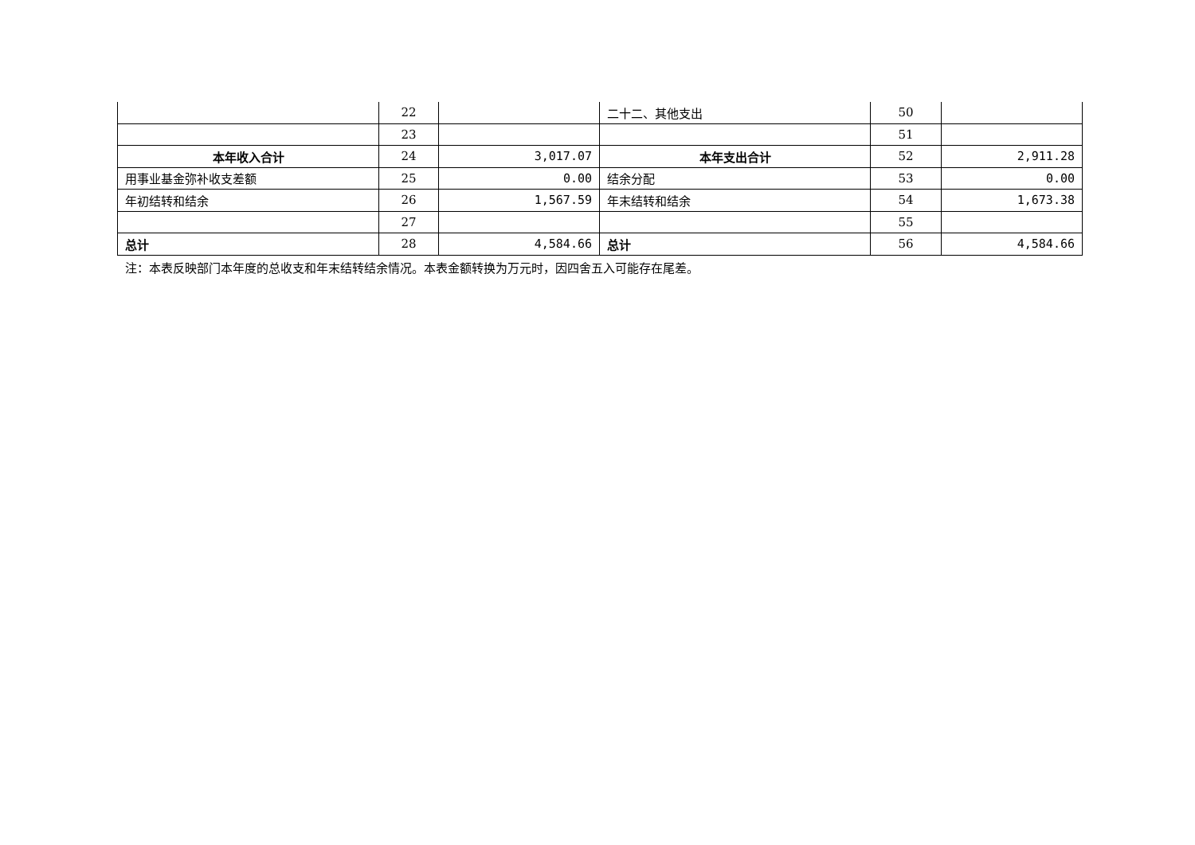| | 22 | | 二十二、其他支出 | 50 | |
| | 23 | | | 51 | |
| 本年收入合计 | 24 | 3,017.07 | 本年支出合计 | 52 | 2,911.28 |
| 用事业基金弥补收支差额 | 25 | 0.00 | 结余分配 | 53 | 0.00 |
| 年初结转和结余 | 26 | 1,567.59 | 年末结转和结余 | 54 | 1,673.38 |
| | 27 | | | 55 | |
| 总计 | 28 | 4,584.66 | 总计 | 56 | 4,584.66 |
注：本表反映部门本年度的总收支和年末结转结余情况。本表金额转换为万元时，因四舍五入可能存在尾差。